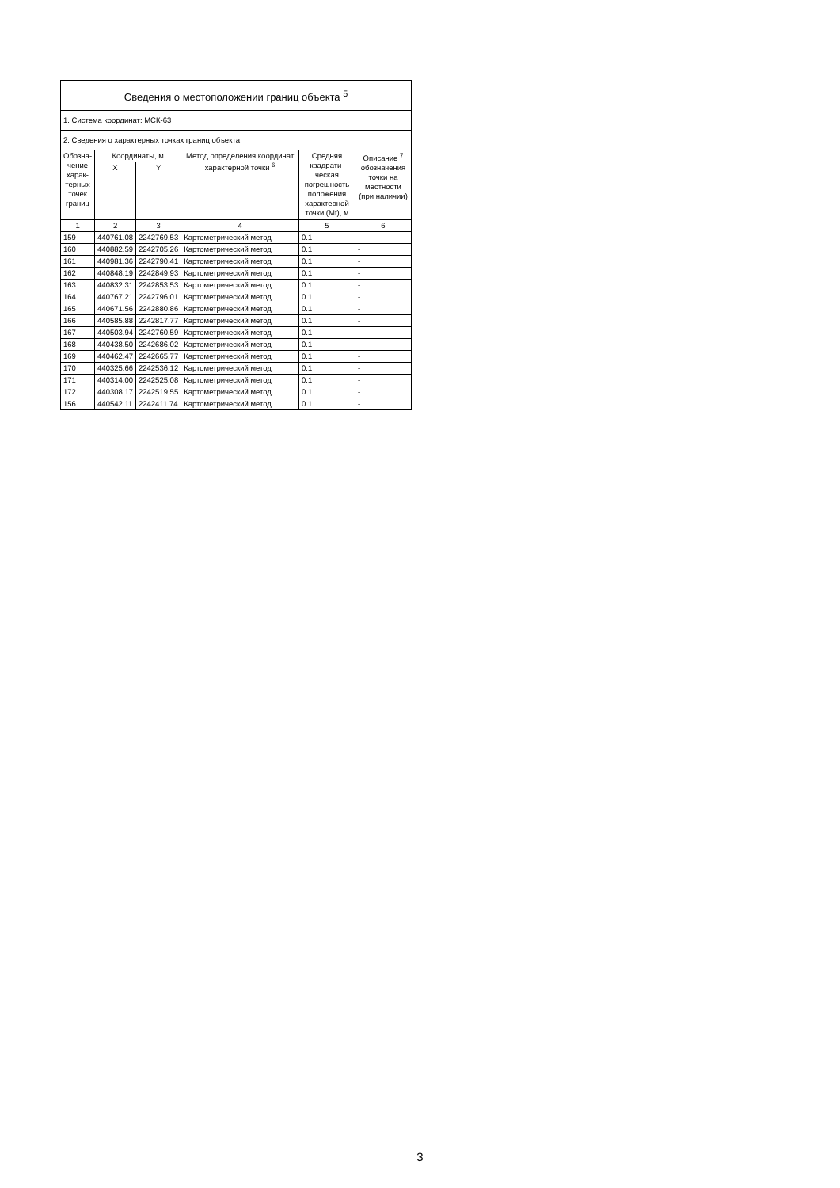| Сведения о местоположении границ объекта <sup>5</sup> | | | | | |
| 1. Система координат: МСК-63 | | | | | |
| 2. Сведения о характерных точках границ объекта | | | | | |
| Обозна-чение харак-терных точек границ | Координаты, м | | Метод определения координат характерной точки <sup>6</sup> | Средняя квадрати-ческая погрешность положения характерной точки (Mt), м | Описание <sup>7</sup> обозначения точки на местности (при наличии) |
| | X | Y | | | |
| 1 | 2 | 3 | 4 | 5 | 6 |
| 159 | 440761.08 | 2242769.53 | Картометрический метод | 0.1 | - |
| 160 | 440882.59 | 2242705.26 | Картометрический метод | 0.1 | - |
| 161 | 440981.36 | 2242790.41 | Картометрический метод | 0.1 | - |
| 162 | 440848.19 | 2242849.93 | Картометрический метод | 0.1 | - |
| 163 | 440832.31 | 2242853.53 | Картометрический метод | 0.1 | - |
| 164 | 440767.21 | 2242796.01 | Картометрический метод | 0.1 | - |
| 165 | 440671.56 | 2242880.86 | Картометрический метод | 0.1 | - |
| 166 | 440585.88 | 2242817.77 | Картометрический метод | 0.1 | - |
| 167 | 440503.94 | 2242760.59 | Картометрический метод | 0.1 | - |
| 168 | 440438.50 | 2242686.02 | Картометрический метод | 0.1 | - |
| 169 | 440462.47 | 2242665.77 | Картометрический метод | 0.1 | - |
| 170 | 440325.66 | 2242536.12 | Картометрический метод | 0.1 | - |
| 171 | 440314.00 | 2242525.08 | Картометрический метод | 0.1 | - |
| 172 | 440308.17 | 2242519.55 | Картометрический метод | 0.1 | - |
| 156 | 440542.11 | 2242411.74 | Картометрический метод | 0.1 | - |
3